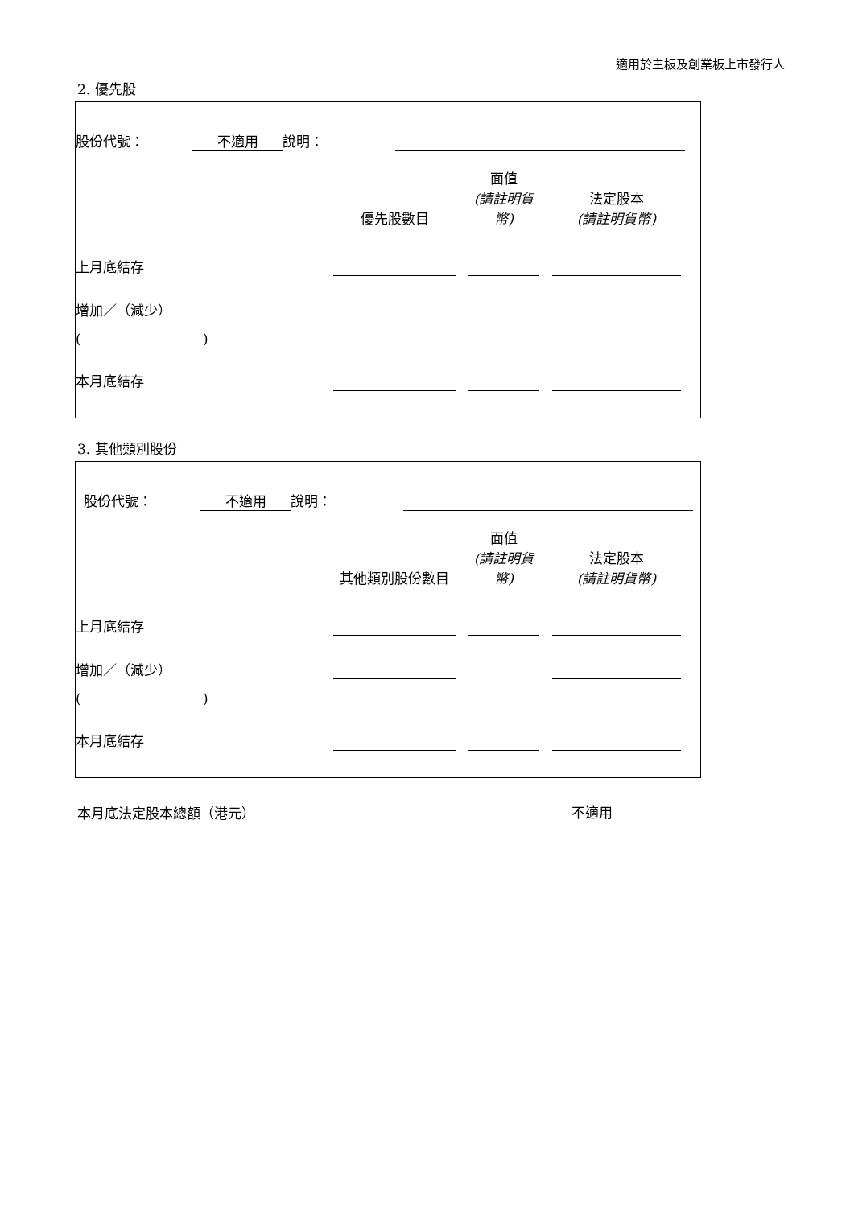適用於主板及創業板上市發行人
2. 優先股
| 股份代號： | 不適用 | 說明： | | |
| | 優先股數目 | | 面值 (請註明貨幣) | | 法定股本 (請註明貨幣) | |
| 上月底結存 | | | | | | |
| 增加／（減少） | | | | | | |
| ( ) | | | | | | |
| 本月底結存 | | | | | | |
3. 其他類別股份
| 股份代號： | 不適用 | 說明： | | |
| | 其他類別股份數目 | | 面值 (請註明貨幣) | | 法定股本 (請註明貨幣) | |
| 上月底結存 | | | | | | |
| 增加／（減少） | | | | | | |
| ( ) | | | | | | |
| 本月底結存 | | | | | | |
| 本月底法定股本總額（港元） | 不適用 |